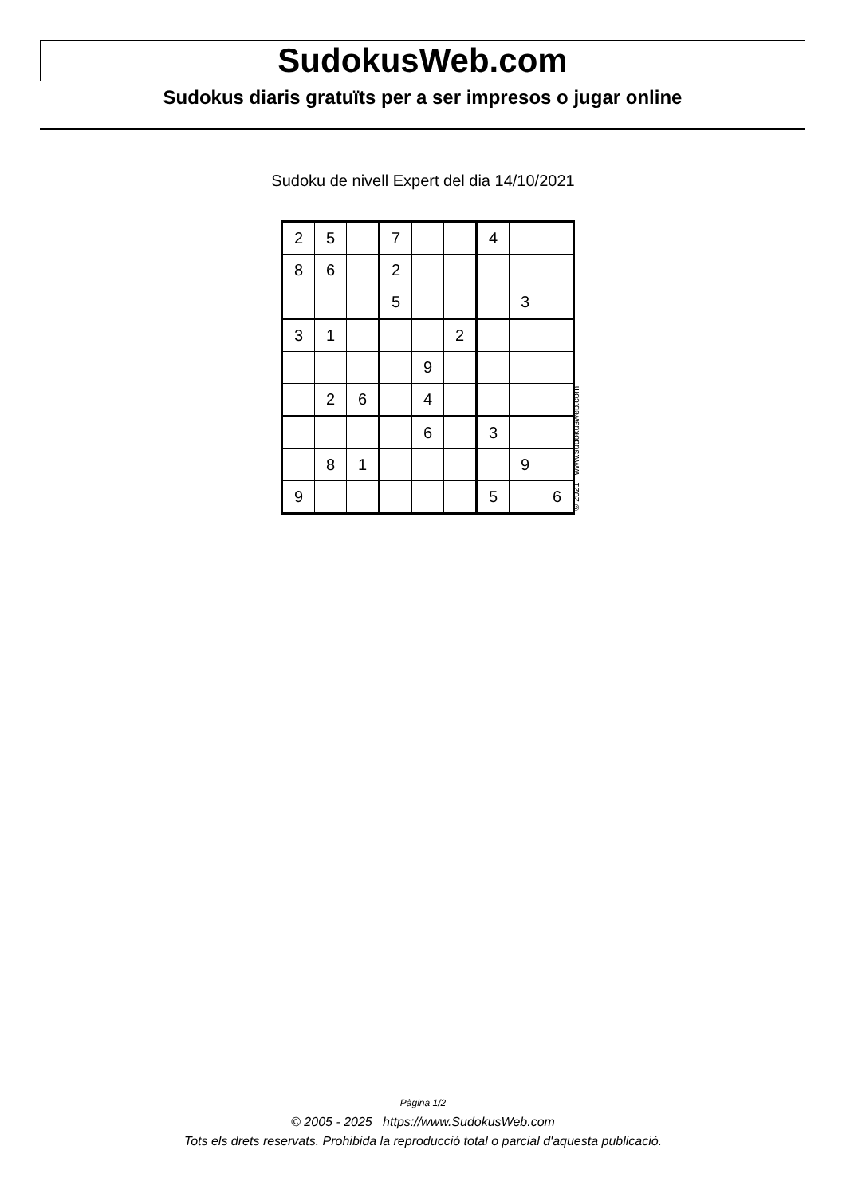SudokusWeb.com
Sudokus diaris gratuïts per a ser impresos o jugar online
Sudoku de nivell Expert del dia 14/10/2021
| 2 | 5 | | 7 | | | 4 | | |
| 8 | 6 | | 2 | | | | | |
| | | | 5 | | | | 3 | |
| 3 | 1 | | | | 2 | | | |
| | | | | 9 | | | | |
| | 2 | 6 | | 4 | | | | |
| | | | | 6 | | 3 | | |
| | 8 | 1 | | | | | 9 | |
| 9 | | | | | | 5 | | 6 |
© 2021 www.sudokusweb.com
Pàgina 1/2
© 2005 - 2025 https://www.SudokusWeb.com
Tots els drets reservats. Prohibida la reproducció total o parcial d'aquesta publicació.